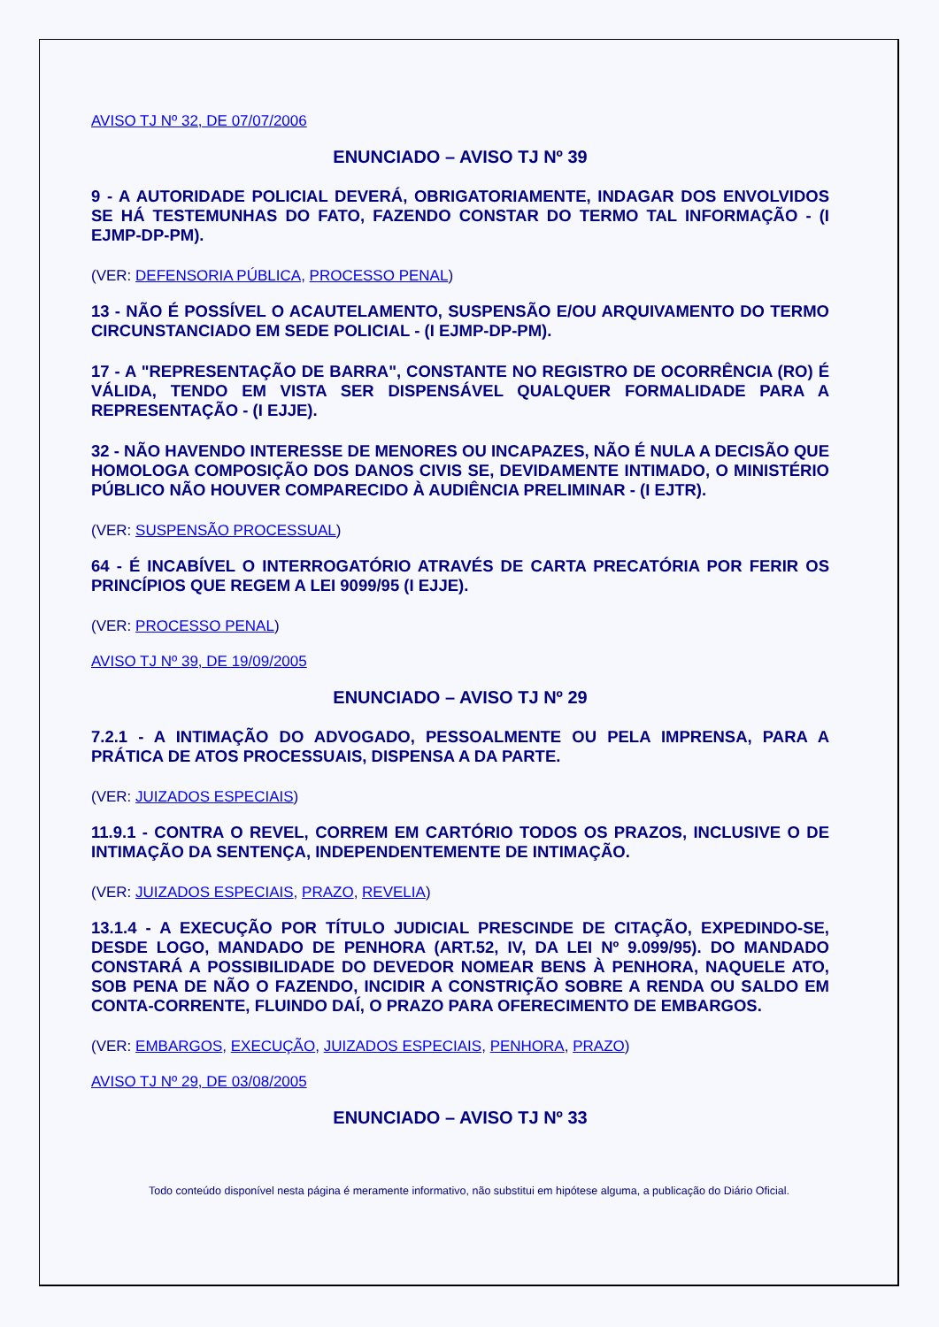AVISO TJ Nº 32, DE 07/07/2006
ENUNCIADO – AVISO TJ Nº 39
9 - A AUTORIDADE POLICIAL DEVERÁ, OBRIGATORIAMENTE, INDAGAR DOS ENVOLVIDOS SE HÁ TESTEMUNHAS DO FATO, FAZENDO CONSTAR DO TERMO TAL INFORMAÇÃO - (I EJMP-DP-PM).
(VER: DEFENSORIA PÚBLICA, PROCESSO PENAL)
13 - NÃO É POSSÍVEL O ACAUTELAMENTO, SUSPENSÃO E/OU ARQUIVAMENTO DO TERMO CIRCUNSTANCIADO EM SEDE POLICIAL - (I EJMP-DP-PM).
17 - A "REPRESENTAÇÃO DE BARRA", CONSTANTE NO REGISTRO DE OCORRÊNCIA (RO) É VÁLIDA, TENDO EM VISTA SER DISPENSÁVEL QUALQUER FORMALIDADE PARA A REPRESENTAÇÃO - (I EJJE).
32 - NÃO HAVENDO INTERESSE DE MENORES OU INCAPAZES, NÃO É NULA A DECISÃO QUE HOMOLOGA COMPOSIÇÃO DOS DANOS CIVIS SE, DEVIDAMENTE INTIMADO, O MINISTÉRIO PÚBLICO NÃO HOUVER COMPARECIDO À AUDIÊNCIA PRELIMINAR - (I EJTR).
(VER: SUSPENSÃO PROCESSUAL)
64 - É INCABÍVEL O INTERROGATÓRIO ATRAVÉS DE CARTA PRECATÓRIA POR FERIR OS PRINCÍPIOS QUE REGEM A LEI 9099/95 (I EJJE).
(VER: PROCESSO PENAL)
AVISO TJ Nº 39, DE 19/09/2005
ENUNCIADO – AVISO TJ Nº 29
7.2.1 - A INTIMAÇÃO DO ADVOGADO, PESSOALMENTE OU PELA IMPRENSA, PARA A PRÁTICA DE ATOS PROCESSUAIS, DISPENSA A DA PARTE.
(VER: JUIZADOS ESPECIAIS)
11.9.1 - CONTRA O REVEL, CORREM EM CARTÓRIO TODOS OS PRAZOS, INCLUSIVE O DE INTIMAÇÃO DA SENTENÇA, INDEPENDENTEMENTE DE INTIMAÇÃO.
(VER: JUIZADOS ESPECIAIS, PRAZO, REVELIA)
13.1.4 - A EXECUÇÃO POR TÍTULO JUDICIAL PRESCINDE DE CITAÇÃO, EXPEDINDO-SE, DESDE LOGO, MANDADO DE PENHORA (ART.52, IV, DA LEI Nº 9.099/95). DO MANDADO CONSTARÁ A POSSIBILIDADE DO DEVEDOR NOMEAR BENS À PENHORA, NAQUELE ATO, SOB PENA DE NÃO O FAZENDO, INCIDIR A CONSTRIÇÃO SOBRE A RENDA OU SALDO EM CONTA-CORRENTE, FLUINDO DAÍ, O PRAZO PARA OFERECIMENTO DE EMBARGOS.
(VER: EMBARGOS, EXECUÇÃO, JUIZADOS ESPECIAIS, PENHORA, PRAZO)
AVISO TJ Nº 29, DE 03/08/2005
ENUNCIADO – AVISO TJ Nº 33
Todo conteúdo disponível nesta página é meramente informativo, não substitui em hipótese alguma, a publicação do Diário Oficial.